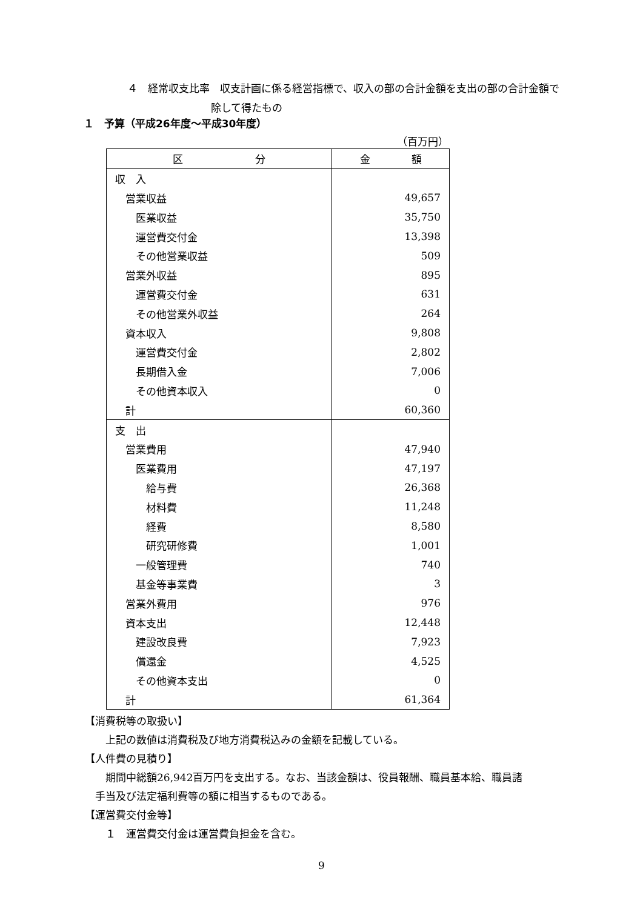４　経常収支比率　収支計画に係る経営指標で、収入の部の合計金額を支出の部の合計金額で
除して得たもの
１　予算（平成26年度～平成30年度）
（百万円）
| 区 分 | 金 額 |
| --- | --- |
| 収 入 | |
| 営業収益 | 49,657 |
| 医業収益 | 35,750 |
| 運営費交付金 | 13,398 |
| その他営業収益 | 509 |
| 営業外収益 | 895 |
| 運営費交付金 | 631 |
| その他営業外収益 | 264 |
| 資本収入 | 9,808 |
| 運営費交付金 | 2,802 |
| 長期借入金 | 7,006 |
| その他資本収入 | 0 |
| 計 | 60,360 |
| 支 出 | |
| 営業費用 | 47,940 |
| 医業費用 | 47,197 |
| 給与費 | 26,368 |
| 材料費 | 11,248 |
| 経費 | 8,580 |
| 研究研修費 | 1,001 |
| 一般管理費 | 740 |
| 基金等事業費 | 3 |
| 営業外費用 | 976 |
| 資本支出 | 12,448 |
| 建設改良費 | 7,923 |
| 償還金 | 4,525 |
| その他資本支出 | 0 |
| 計 | 61,364 |
【消費税等の取扱い】
　　上記の数値は消費税及び地方消費税込みの金額を記載している。
【人件費の見積り】
　　期間中総額26,942百万円を支出する。なお、当該金額は、役員報酬、職員基本給、職員諸
　手当及び法定福利費等の額に相当するものである。
【運営費交付金等】
　　１　運営費交付金は運営費負担金を含む。
9